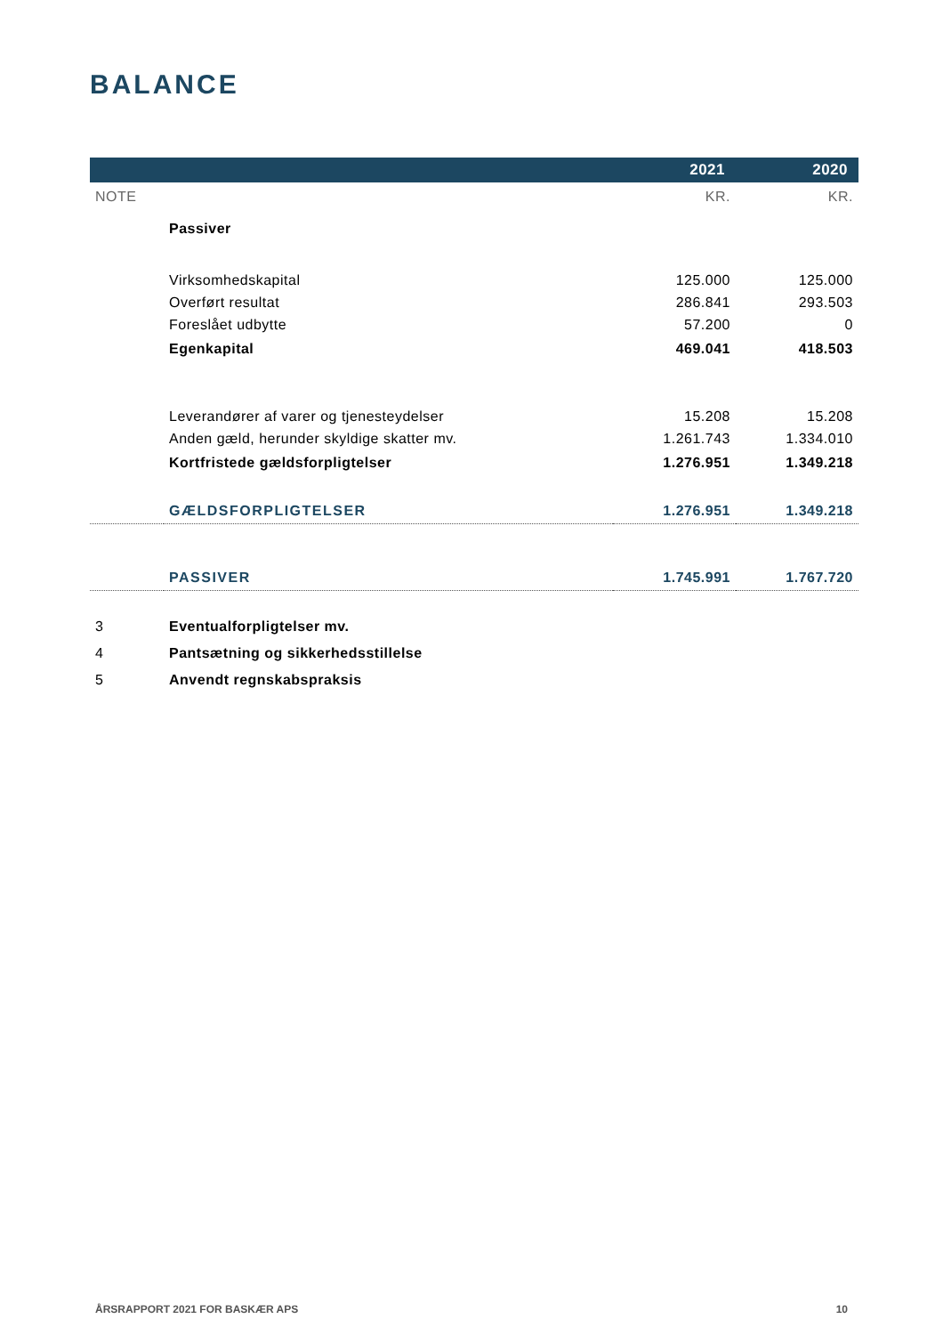BALANCE
| | | 2021 | 2020 |
| --- | --- | --- | --- |
| NOTE | | KR. | KR. |
| | Passiver | | |
| | Virksomhedskapital | 125.000 | 125.000 |
| | Overført resultat | 286.841 | 293.503 |
| | Foreslået udbytte | 57.200 | 0 |
| | Egenkapital | 469.041 | 418.503 |
| | Leverandører af varer og tjenesteydelser | 15.208 | 15.208 |
| | Anden gæld, herunder skyldige skatter mv. | 1.261.743 | 1.334.010 |
| | Kortfristede gældsforpligtelser | 1.276.951 | 1.349.218 |
| | GÆLDSFORPLIGTELSER | 1.276.951 | 1.349.218 |
| | PASSIVER | 1.745.991 | 1.767.720 |
| 3 | Eventualforpligtelser mv. | | |
| 4 | Pantsætning og sikkerhedsstillelse | | |
| 5 | Anvendt regnskabspraksis | | |
ÅRSRAPPORT 2021 FOR BASKÆR APS 10